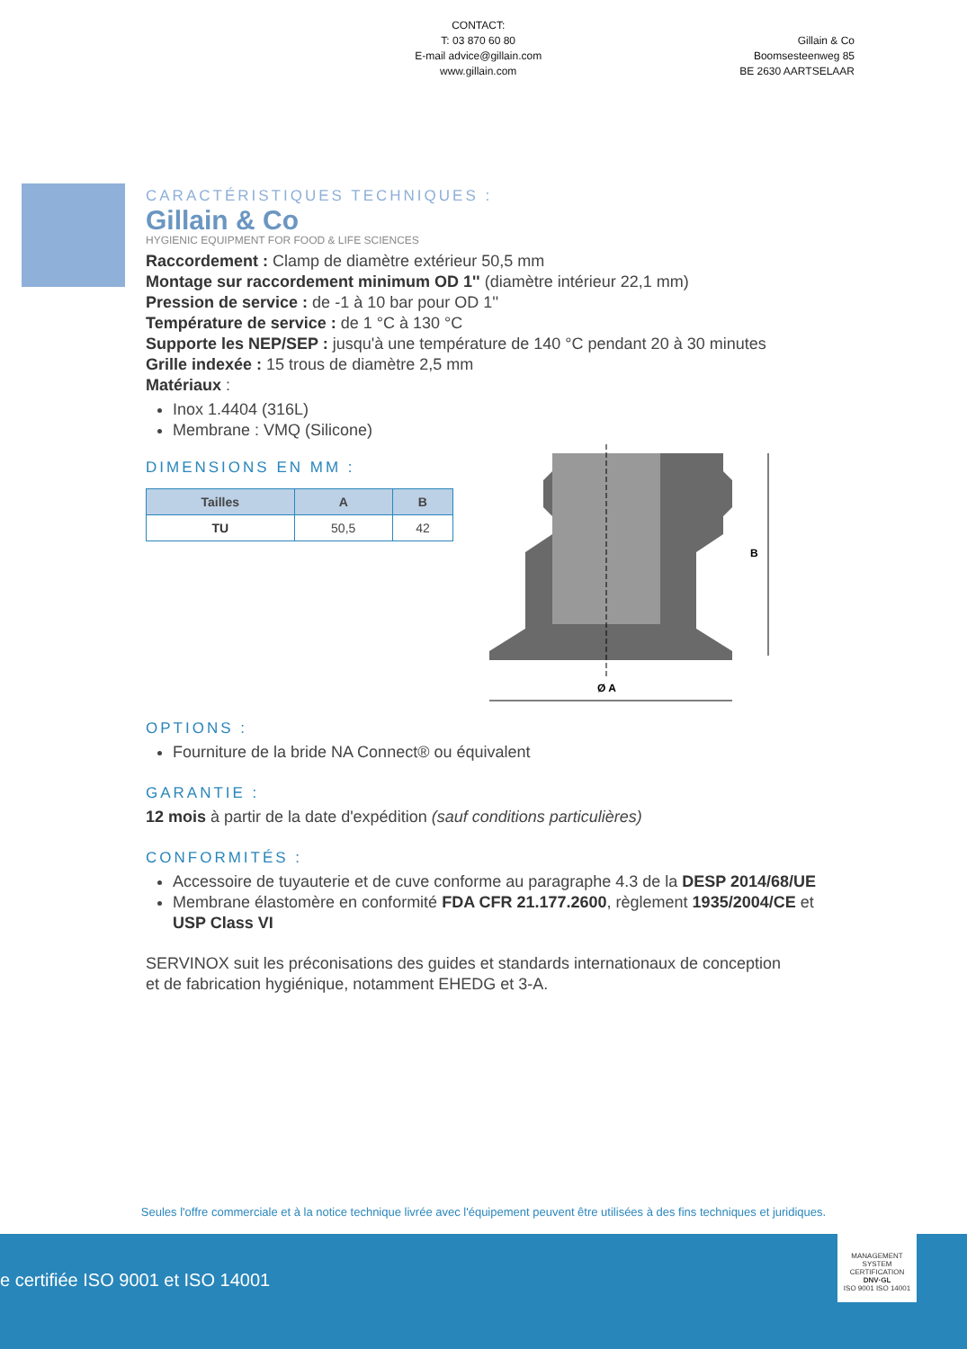CONTACT:
T: 03 870 60 80
E-mail advice@gillain.com
www.gillain.com
Gillain & Co
Boomsesteenweg 85
BE 2630 AARTSELAAR
CARACTÉRISTIQUES TECHNIQUES :
Gillain & Co
HYGIENIC EQUIPMENT FOR FOOD & LIFE SCIENCES
Raccordement : Clamp de diamètre extérieur 50,5 mm
Montage sur raccordement minimum OD 1'' (diamètre intérieur 22,1 mm)
Pression de service : de -1 à 10 bar pour OD 1''
Température de service : de 1 °C à 130 °C
Supporte les NEP/SEP : jusqu'à une température de 140 °C pendant 20 à 30 minutes
Grille indexée : 15 trous de diamètre 2,5 mm
Matériaux :
Inox 1.4404 (316L)
Membrane : VMQ (Silicone)
DIMENSIONS EN MM :
| Tailles | A | B |
| --- | --- | --- |
| TU | 50,5 | 42 |
B
Ø A
OPTIONS :
Fourniture de la bride NA Connect® ou équivalent
GARANTIE :
12 mois à partir de la date d'expédition (sauf conditions particulières)
CONFORMITÉS :
Accessoire de tuyauterie et de cuve conforme au paragraphe 4.3 de la DESP 2014/68/UE
Membrane élastomère en conformité FDA CFR 21.177.2600, règlement 1935/2004/CE et USP Class VI
SERVINOX suit les préconisations des guides et standards internationaux de conception et de fabrication hygiénique, notamment EHEDG et 3-A.
Seules l'offre commerciale et à la notice technique livrée avec l'équipement peuvent être utilisées à des fins techniques et juridiques.
e certifiée ISO 9001 et ISO 14001
MANAGEMENT SYSTEM CERTIFICATION
DNV·GL
ISO 9001 ISO 14001